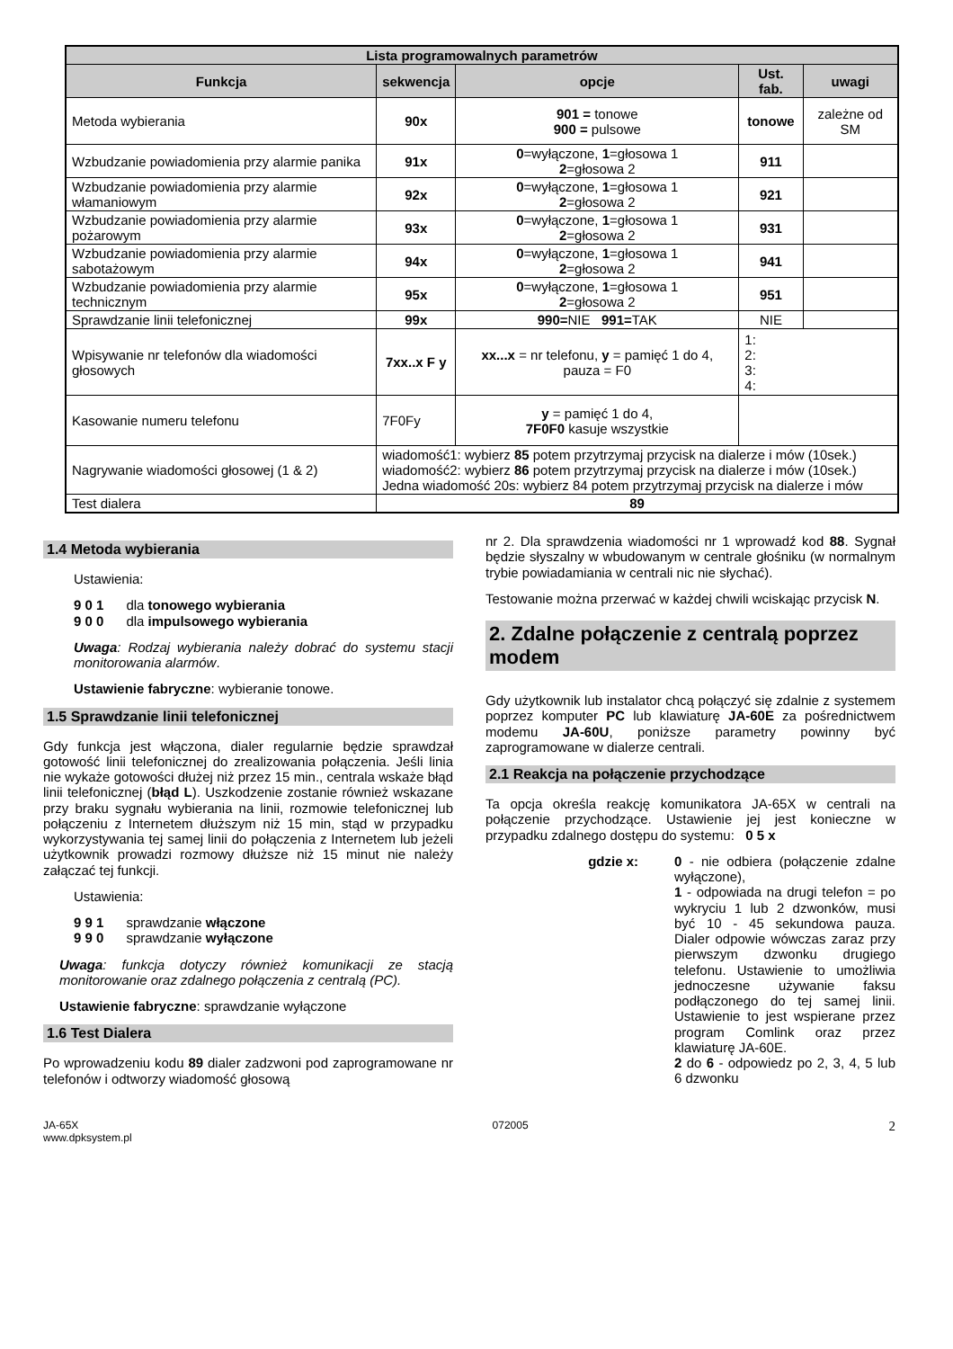| Lista programowalnych parametrów | | | | |
| --- | --- | --- | --- | --- |
| Funkcja | sekwencja | opcje | Ust. fab. | uwagi |
| Metoda wybierania | 90x | 901 = tonowe 900 = pulsowe | tonowe | zależne od SM |
| Wzbudzanie powiadomienia przy alarmie panika | 91x | 0 =wyłączone, 1 =głosowa 1 2 =głosowa 2 | 911 | |
| Wzbudzanie powiadomienia przy alarmie włamaniowym | 92x | 0 =wyłączone, 1 =głosowa 1 2 =głosowa 2 | 921 | |
| Wzbudzanie powiadomienia przy alarmie pożarowym | 93x | 0 =wyłączone, 1 =głosowa 1 2 =głosowa 2 | 931 | |
| Wzbudzanie powiadomienia przy alarmie sabotażowym | 94x | 0 =wyłączone, 1 =głosowa 1 2 =głosowa 2 | 941 | |
| Wzbudzanie powiadomienia przy alarmie technicznym | 95x | 0 =wyłączone, 1 =głosowa 1 2 =głosowa 2 | 951 | |
| Sprawdzanie linii telefonicznej | 99x | 990= NIE 991= TAK | NIE | |
| Wpisywanie nr telefonów dla wiadomości głosowych | 7xx..x F y | xx...x = nr telefonu, y = pamięć 1 do 4, pauza = F0 | 1: 2: 3: 4: | |
| Kasowanie numeru telefonu | 7F0Fy | y = pamięć 1 do 4, 7F0F0 kasuje wszystkie | | |
| Nagrywanie wiadomości głosowej (1 & 2) | wiadomość1: wybierz 85 potem przytrzymaj przycisk na dialerze i mów (10sek.) wiadomość2: wybierz 86 potem przytrzymaj przycisk na dialerze i mów (10sek.) Jedna wiadomość 20s: wybierz 84 potem przytrzymaj przycisk na dialerze i mów | | | |
| Test dialera | 89 | | | |
1.4 Metoda wybierania
Ustawienia:
9 0 1 dla tonowego wybierania
9 0 0 dla impulsowego wybierania
Uwaga: Rodzaj wybierania należy dobrać do systemu stacji monitorowania alarmów.
Ustawienie fabryczne: wybieranie tonowe.
1.5 Sprawdzanie linii telefonicznej
Gdy funkcja jest włączona, dialer regularnie będzie sprawdzał gotowość linii telefonicznej do zrealizowania połączenia. Jeśli linia nie wykaże gotowości dłużej niż przez 15 min., centrala wskaże błąd linii telefonicznej (błąd L). Uszkodzenie zostanie również wskazane przy braku sygnału wybierania na linii, rozmowie telefonicznej lub połączeniu z Internetem dłuższym niż 15 min, stąd w przypadku wykorzystywania tej samej linii do połączenia z Internetem lub jeżeli użytkownik prowadzi rozmowy dłuższe niż 15 minut nie należy załączać tej funkcji.
Ustawienia:
9 9 1 sprawdzanie włączone
9 9 0 sprawdzanie wyłączone
Uwaga: funkcja dotyczy również komunikacji ze stacją monitorowanie oraz zdalnego połączenia z centralą (PC).
Ustawienie fabryczne: sprawdzanie wyłączone
1.6 Test Dialera
Po wprowadzeniu kodu 89 dialer zadzwoni pod zaprogramowane nr telefonów i odtworzy wiadomość głosową
nr 2. Dla sprawdzenia wiadomości nr 1 wprowadź kod 88. Sygnał będzie słyszalny w wbudowanym w centrale głośniku (w normalnym trybie powiadamiania w centrali nic nie słychać).
Testowanie można przerwać w każdej chwili wciskając przycisk N.
2. Zdalne połączenie z centralą poprzez modem
Gdy użytkownik lub instalator chcą połączyć się zdalnie z systemem poprzez komputer PC lub klawiaturę JA-60E za pośrednictwem modemu JA-60U, poniższe parametry powinny być zaprogramowane w dialerze centrali.
2.1 Reakcja na połączenie przychodzące
Ta opcja określa reakcję komunikatora JA-65X w centrali na połączenie przychodzące. Ustawienie jej jest konieczne w przypadku zdalnego dostępu do systemu: 0 5 x
gdzie x:
0 - nie odbiera (połączenie zdalne wyłączone),
1 - odpowiada na drugi telefon = po wykryciu 1 lub 2 dzwonków, musi być 10 - 45 sekundowa pauza. Dialer odpowie wówczas zaraz przy pierwszym dzwonku drugiego telefonu. Ustawienie to umożliwia jednoczesne używanie faksu podłączonego do tej samej linii. Ustawienie to jest wspierane przez program Comlink oraz przez klawiaturę JA-60E.
2 do 6 - odpowiedz po 2, 3, 4, 5 lub 6 dzwonku
JA-65X
www.dpksystem.pl
072005
2